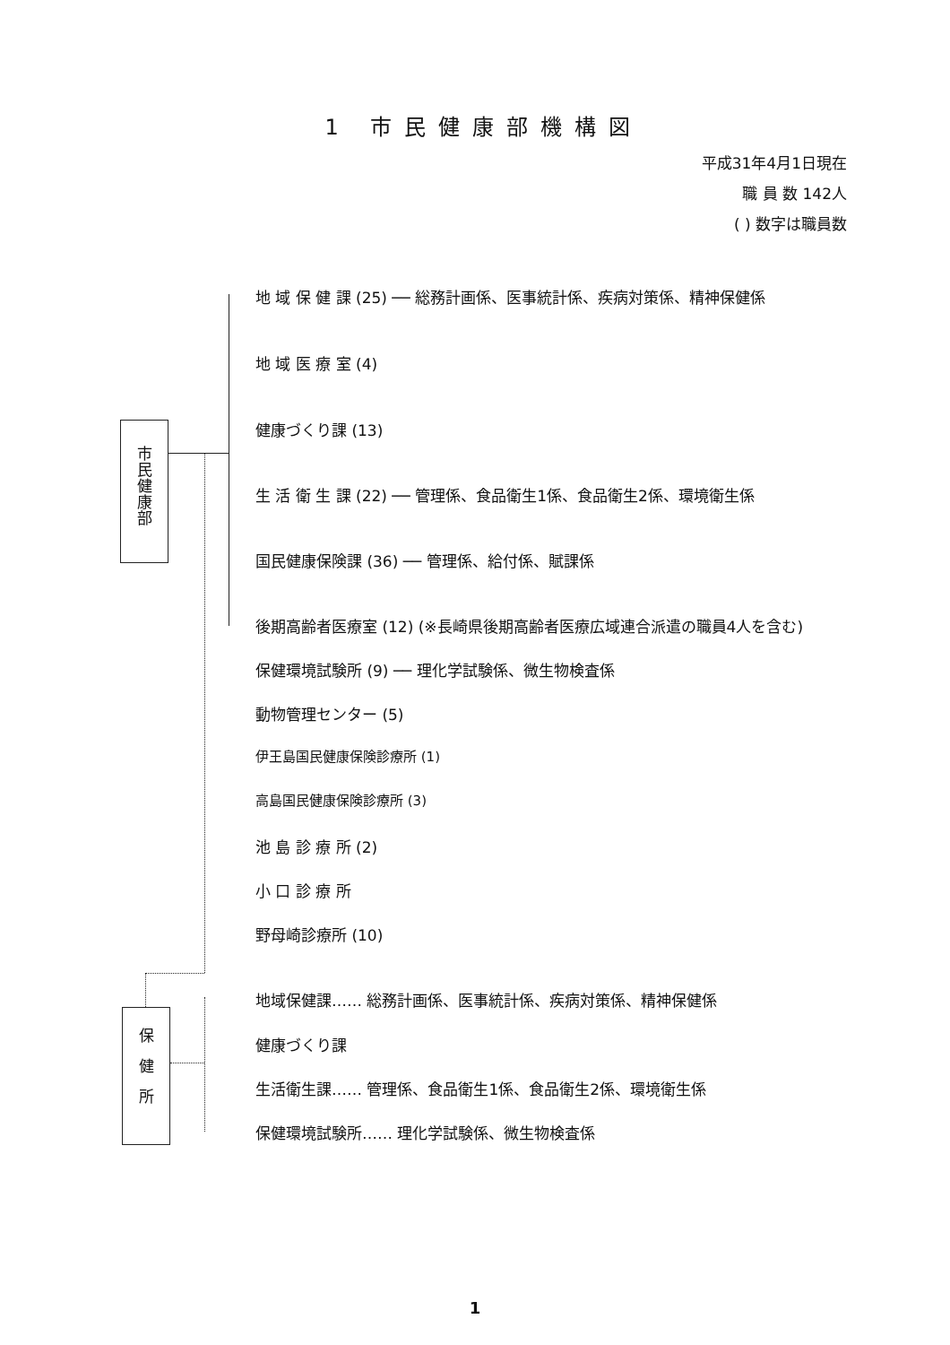1 市民健康部機構図
平成31年4月1日現在
職 員 数 142人
( ) 数字は職員数
市
民
健
康
部
地 域 保 健 課 (25) ── 総務計画係、医事統計係、疾病対策係、精神保健係
地 域 医 療 室 (4)
健康づくり課 (13)
生 活 衛 生 課 (22) ── 管理係、食品衛生1係、食品衛生2係、環境衛生係
国民健康保険課 (36) ── 管理係、給付係、賦課係
後期高齢者医療室 (12) (※長崎県後期高齢者医療広域連合派遣の職員4人を含む)
保健環境試験所 (9) ── 理化学試験係、微生物検査係
動物管理センター (5)
伊王島国民健康保険診療所 (1)
高島国民健康保険診療所 (3)
池 島 診 療 所 (2)
小 口 診 療 所
野母崎診療所 (10)
保
健
所
地域保健課…… 総務計画係、医事統計係、疾病対策係、精神保健係
健康づくり課
生活衛生課…… 管理係、食品衛生1係、食品衛生2係、環境衛生係
保健環境試験所…… 理化学試験係、微生物検査係
1